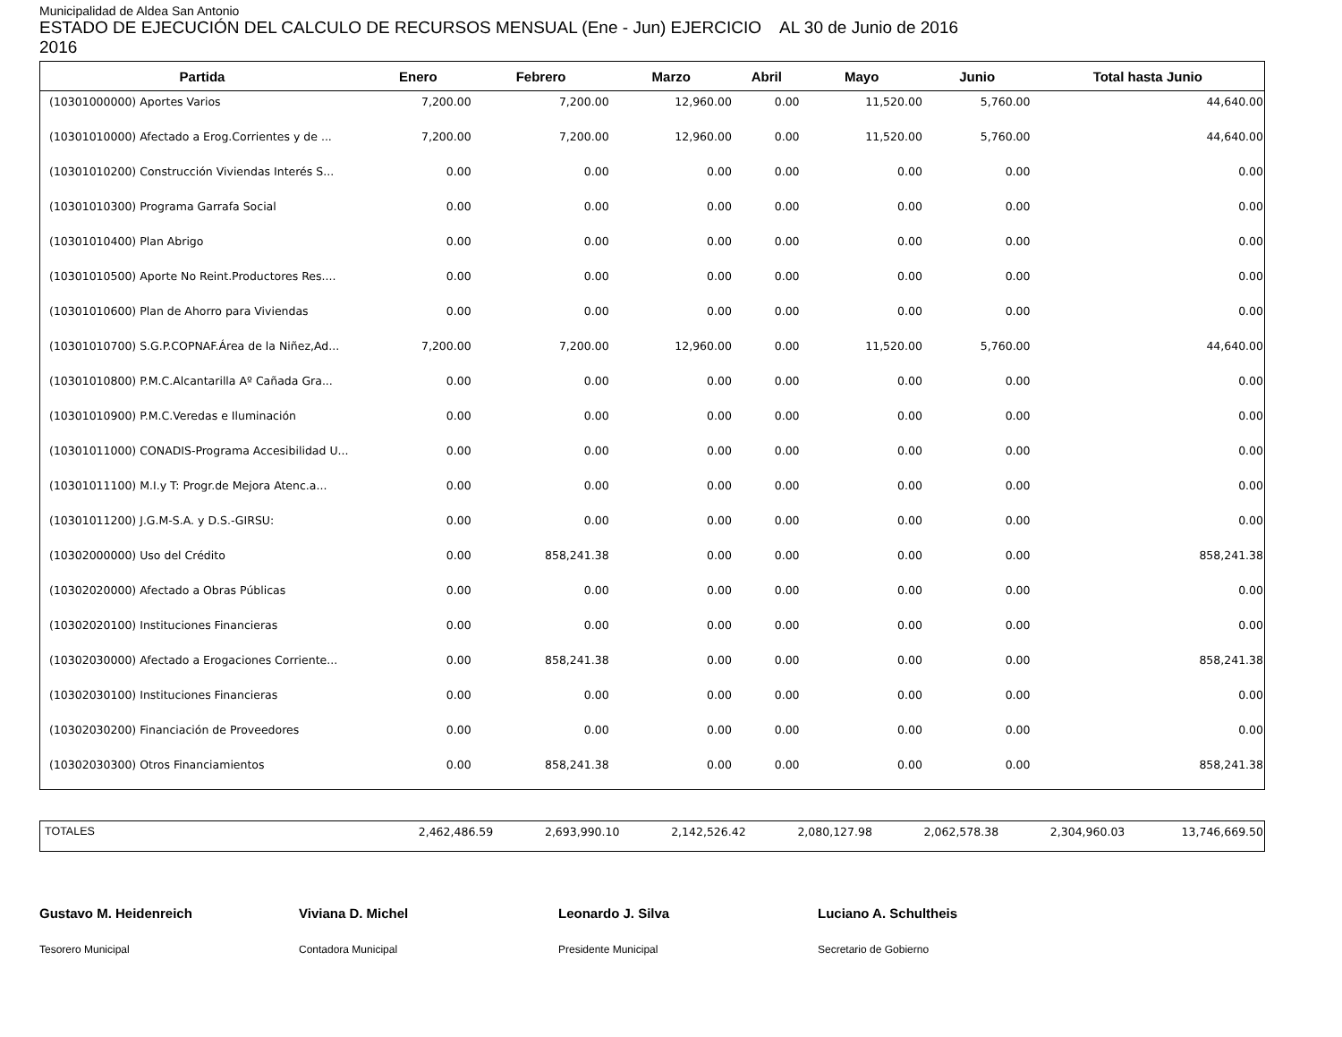Municipalidad de Aldea San Antonio
ESTADO DE EJECUCIÓN DEL CALCULO DE RECURSOS MENSUAL (Ene - Jun) EJERCICIO AL 30 de Junio de 2016
2016
| Partida | Enero | Febrero | Marzo | Abril | Mayo | Junio | Total hasta Junio |
| --- | --- | --- | --- | --- | --- | --- | --- |
| (10301000000) Aportes Varios | 7,200.00 | 7,200.00 | 12,960.00 | 0.00 | 11,520.00 | 5,760.00 | 44,640.00 |
| (10301010000) Afectado a Erog.Corrientes y de ... | 7,200.00 | 7,200.00 | 12,960.00 | 0.00 | 11,520.00 | 5,760.00 | 44,640.00 |
| (10301010200) Construcción Viviendas Interés S... | 0.00 | 0.00 | 0.00 | 0.00 | 0.00 | 0.00 | 0.00 |
| (10301010300) Programa Garrafa Social | 0.00 | 0.00 | 0.00 | 0.00 | 0.00 | 0.00 | 0.00 |
| (10301010400) Plan Abrigo | 0.00 | 0.00 | 0.00 | 0.00 | 0.00 | 0.00 | 0.00 |
| (10301010500) Aporte No Reint.Productores Res.... | 0.00 | 0.00 | 0.00 | 0.00 | 0.00 | 0.00 | 0.00 |
| (10301010600) Plan de Ahorro para Viviendas | 0.00 | 0.00 | 0.00 | 0.00 | 0.00 | 0.00 | 0.00 |
| (10301010700) S.G.P.COPNAF.Área de la Niñez,Ad... | 7,200.00 | 7,200.00 | 12,960.00 | 0.00 | 11,520.00 | 5,760.00 | 44,640.00 |
| (10301010800) P.M.C.Alcantarilla Aº Cañada Gra... | 0.00 | 0.00 | 0.00 | 0.00 | 0.00 | 0.00 | 0.00 |
| (10301010900) P.M.C.Veredas e Iluminación | 0.00 | 0.00 | 0.00 | 0.00 | 0.00 | 0.00 | 0.00 |
| (10301011000) CONADIS-Programa Accesibilidad U... | 0.00 | 0.00 | 0.00 | 0.00 | 0.00 | 0.00 | 0.00 |
| (10301011100) M.I.y T: Progr.de Mejora Atenc.a... | 0.00 | 0.00 | 0.00 | 0.00 | 0.00 | 0.00 | 0.00 |
| (10301011200) J.G.M-S.A. y D.S.-GIRSU: | 0.00 | 0.00 | 0.00 | 0.00 | 0.00 | 0.00 | 0.00 |
| (10302000000) Uso del Crédito | 0.00 | 858,241.38 | 0.00 | 0.00 | 0.00 | 0.00 | 858,241.38 |
| (10302020000) Afectado a Obras Públicas | 0.00 | 0.00 | 0.00 | 0.00 | 0.00 | 0.00 | 0.00 |
| (10302020100) Instituciones Financieras | 0.00 | 0.00 | 0.00 | 0.00 | 0.00 | 0.00 | 0.00 |
| (10302030000) Afectado a Erogaciones Corriente... | 0.00 | 858,241.38 | 0.00 | 0.00 | 0.00 | 0.00 | 858,241.38 |
| (10302030100) Instituciones Financieras | 0.00 | 0.00 | 0.00 | 0.00 | 0.00 | 0.00 | 0.00 |
| (10302030200) Financiación de Proveedores | 0.00 | 0.00 | 0.00 | 0.00 | 0.00 | 0.00 | 0.00 |
| (10302030300) Otros Financiamientos | 0.00 | 858,241.38 | 0.00 | 0.00 | 0.00 | 0.00 | 858,241.38 |
| TOTALES | 2,462,486.59 | 2,693,990.10 | 2,142,526.42 | 2,080,127.98 | 2,062,578.38 | 2,304,960.03 | 13,746,669.50 |
Gustavo M. Heidenreich
Tesorero Municipal
Viviana D. Michel
Contadora Municipal
Leonardo J. Silva
Presidente Municipal
Luciano A. Schultheis
Secretario de Gobierno